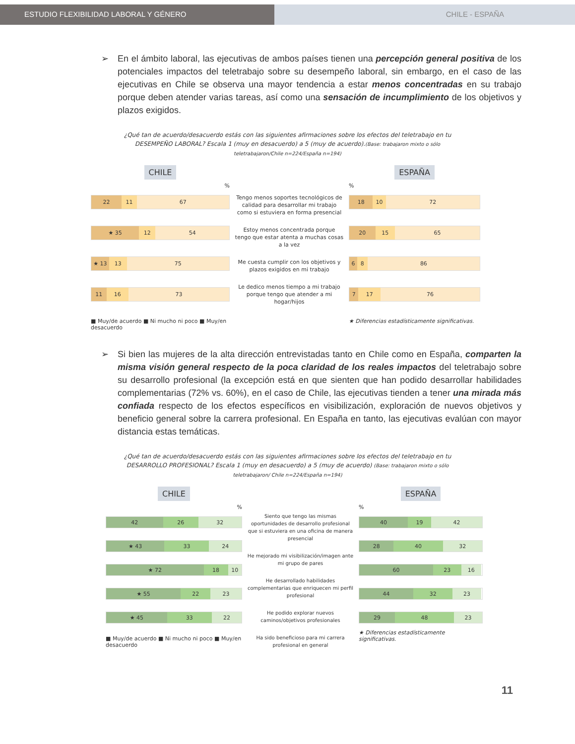ESTUDIO FLEXIBILIDAD LABORAL Y GÉNERO CHILE - ESPAÑA
➢ En el ámbito laboral, las ejecutivas de ambos países tienen una percepción general positiva de los potenciales impactos del teletrabajo sobre su desempeño laboral, sin embargo, en el caso de las ejecutivas en Chile se observa una mayor tendencia a estar menos concentradas en su trabajo porque deben atender varias tareas, así como una sensación de incumplimiento de los objetivos y plazos exigidos.
¿Qué tan de acuerdo/desacuerdo estás con las siguientes afirmaciones sobre los efectos del teletrabajo en tu DESEMPEÑO LABORAL? Escala 1 (muy en desacuerdo) a 5 (muy de acuerdo).(Base: trabajaron mixto o sólo teletrabajaron/Chile n=224/España n=194)
CHILE
%
22 11 67
★ 35 12 54
★ 13 13 75
11 16 73
■ Muy/de acuerdo ■ Ni mucho ni poco ■ Muy/en desacuerdo
Tengo menos soportes tecnológicos de calidad para desarrollar mi trabajo como si estuviera en forma presencial
Estoy menos concentrada porque tengo que estar atenta a muchas cosas a la vez
Me cuesta cumplir con los objetivos y plazos exigidos en mi trabajo
Le dedico menos tiempo a mi trabajo porque tengo que atender a mi hogar/hijos
ESPAÑA
%
18 10 72
20 15 65
6 8 86
7 17 76
★ Diferencias estadísticamente significativas.
➢ Si bien las mujeres de la alta dirección entrevistadas tanto en Chile como en España, comparten la misma visión general respecto de la poca claridad de los reales impactos del teletrabajo sobre su desarrollo profesional (la excepción está en que sienten que han podido desarrollar habilidades complementarias (72% vs. 60%), en el caso de Chile, las ejecutivas tienden a tener una mirada más confiada respecto de los efectos específicos en visibilización, exploración de nuevos objetivos y beneficio general sobre la carrera profesional. En España en tanto, las ejecutivas evalúan con mayor distancia estas temáticas.
¿Qué tan de acuerdo/desacuerdo estás con las siguientes afirmaciones sobre los efectos del teletrabajo en tu DESARROLLO PROFESIONAL? Escala 1 (muy en desacuerdo) a 5 (muy de acuerdo) (Base: trabajaron mixto o sólo teletrabajaron/ Chile n=224/España n=194)
CHILE
%
42 26 32
★ 43 33 24
★ 72 18 10
★ 55 22 23
★ 45 33 22
■ Muy/de acuerdo ■ Ni mucho ni poco ■ Muy/en desacuerdo
Siento que tengo las mismas oportunidades de desarrollo profesional que si estuviera en una oficina de manera presencial
He mejorado mi visibilización/imagen ante mi grupo de pares
He desarrollado habilidades complementarias que enriquecen mi perfil profesional
He podido explorar nuevos caminos/objetivos profesionales
Ha sido beneficioso para mi carrera profesional en general
ESPAÑA
%
40 19 42
28 40 32
60 23 16
44 32 23
29 48 23
★ Diferencias estadísticamente significativas.
11